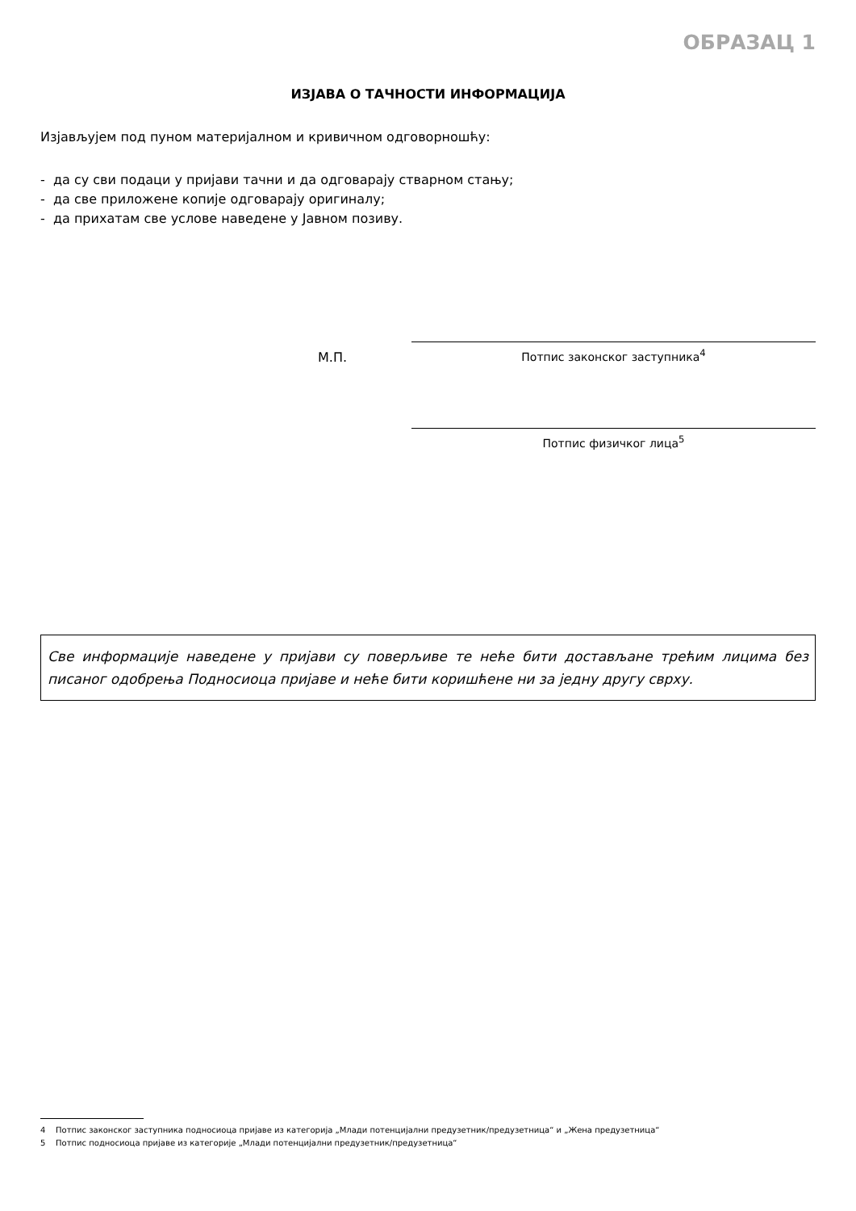ОБРАЗАЦ 1
ИЗЈАВА О ТАЧНОСТИ ИНФОРМАЦИЈА
Изјављујем под пуном материјалном и кривичном одговорношћу:
- да су сви подаци у пријави тачни и да одговарају стварном стању;
- да све приложене копије одговарају оригиналу;
- да прихатам све услове наведене у Јавном позиву.
М.П.
Потпис законског заступника<sup>4</sup>
Потпис физичког лица<sup>5</sup>
Све информације наведене у пријави су поверљиве те неће бити достављане трећим лицима без писаног одобрења Подносиоца пријаве и неће бити коришћене ни за једну другу сврху.
4 Потпис законског заступника подносиоца пријаве из категорија „Млади потенцијални предузетник/предузетница“ и „Жена предузетница“
5 Потпис подносиоца пријаве из категорије „Млади потенцијални предузетник/предузетница“